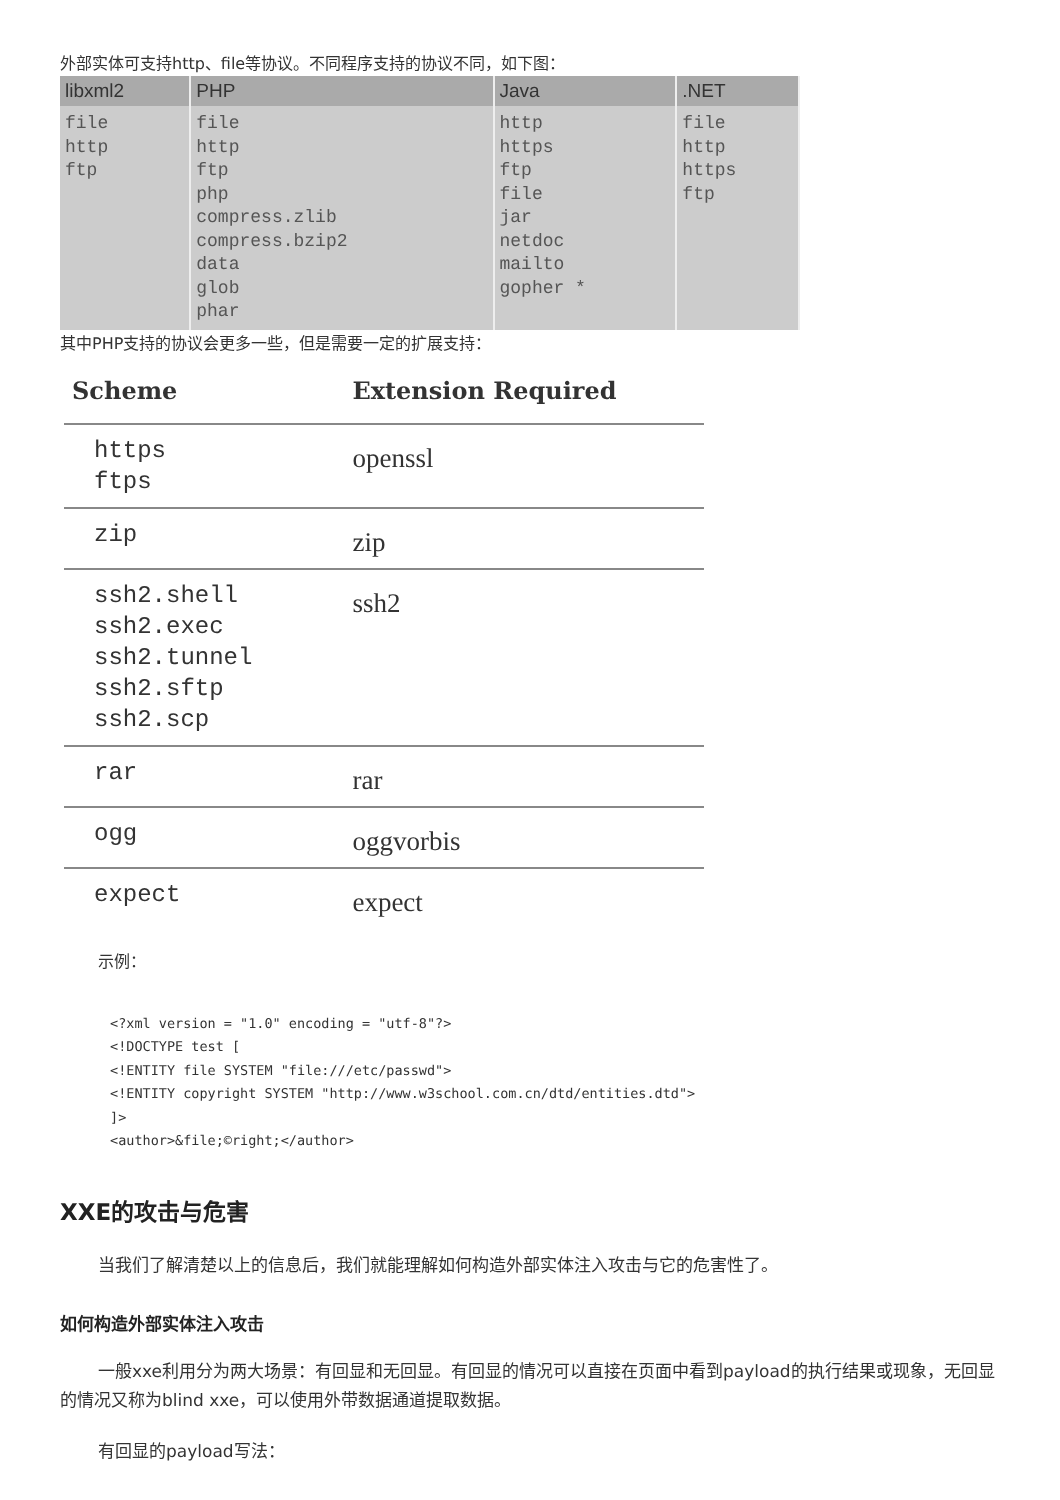外部实体可支持http、file等协议。不同程序支持的协议不同，如下图：
| libxml2 | PHP | Java | .NET |
| --- | --- | --- | --- |
| file http ftp | file http ftp php compress.zlib compress.bzip2 data glob phar | http https ftp file jar netdoc mailto gopher * | file http https ftp |
其中PHP支持的协议会更多一些，但是需要一定的扩展支持：
| Scheme | Extension Required |
| --- | --- |
| https ftps | openssl |
| zip | zip |
| ssh2.shell ssh2.exec ssh2.tunnel ssh2.sftp ssh2.scp | ssh2 |
| rar | rar |
| ogg | oggvorbis |
| expect | expect |
示例：
<?xml version = "1.0" encoding = "utf-8"?>
<!DOCTYPE test [
<!ENTITY file SYSTEM "file:///etc/passwd">
<!ENTITY copyright SYSTEM "http://www.w3school.com.cn/dtd/entities.dtd">
]>
<author>&file;©right;</author>
XXE的攻击与危害
当我们了解清楚以上的信息后，我们就能理解如何构造外部实体注入攻击与它的危害性了。
如何构造外部实体注入攻击
一般xxe利用分为两大场景：有回显和无回显。有回显的情况可以直接在页面中看到payload的执行结果或现象，无回显的情况又称为blind xxe，可以使用外带数据通道提取数据。
有回显的payload写法：